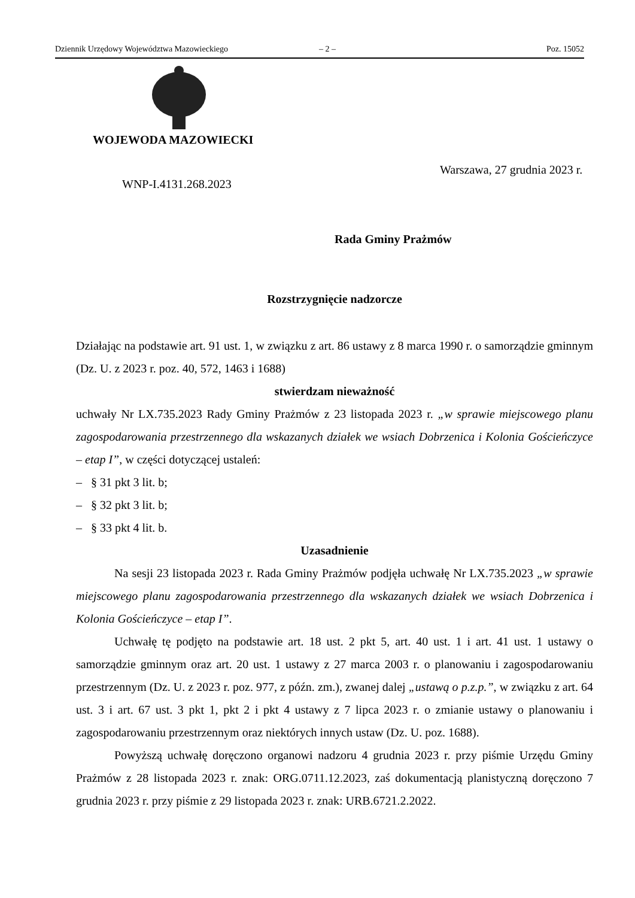Dziennik Urzędowy Województwa Mazowieckiego – 2 – Poz. 15052
WOJEWODA MAZOWIECKI
Warszawa, 27 grudnia 2023 r.
WNP-I.4131.268.2023
Rada Gminy Prażmów
Rozstrzygnięcie nadzorcze
Działając na podstawie art. 91 ust. 1, w związku z art. 86 ustawy z 8 marca 1990 r. o samorządzie gminnym (Dz. U. z 2023 r. poz. 40, 572, 1463 i 1688)
stwierdzam nieważność
uchwały Nr LX.735.2023 Rady Gminy Prażmów z 23 listopada 2023 r. „w sprawie miejscowego planu zagospodarowania przestrzennego dla wskazanych działek we wsiach Dobrzenica i Kolonia Gościeńczyce – etap I”, w części dotyczącej ustaleń:
– § 31 pkt 3 lit. b;
– § 32 pkt 3 lit. b;
– § 33 pkt 4 lit. b.
Uzasadnienie
Na sesji 23 listopada 2023 r. Rada Gminy Prażmów podjęła uchwałę Nr LX.735.2023 „w sprawie miejscowego planu zagospodarowania przestrzennego dla wskazanych działek we wsiach Dobrzenica i Kolonia Gościeńczyce – etap I”.
Uchwałę tę podjęto na podstawie art. 18 ust. 2 pkt 5, art. 40 ust. 1 i art. 41 ust. 1 ustawy o samorządzie gminnym oraz art. 20 ust. 1 ustawy z 27 marca 2003 r. o planowaniu i zagospodarowaniu przestrzennym (Dz. U. z 2023 r. poz. 977, z późn. zm.), zwanej dalej „ustawą o p.z.p.”, w związku z art. 64 ust. 3 i art. 67 ust. 3 pkt 1, pkt 2 i pkt 4 ustawy z 7 lipca 2023 r. o zmianie ustawy o planowaniu i zagospodarowaniu przestrzennym oraz niektórych innych ustaw (Dz. U. poz. 1688).
Powyższą uchwałę doręczono organowi nadzoru 4 grudnia 2023 r. przy piśmie Urzędu Gminy Prażmów z 28 listopada 2023 r. znak: ORG.0711.12.2023, zaś dokumentacją planistyczną doręczono 7 grudnia 2023 r. przy piśmie z 29 listopada 2023 r. znak: URB.6721.2.2022.